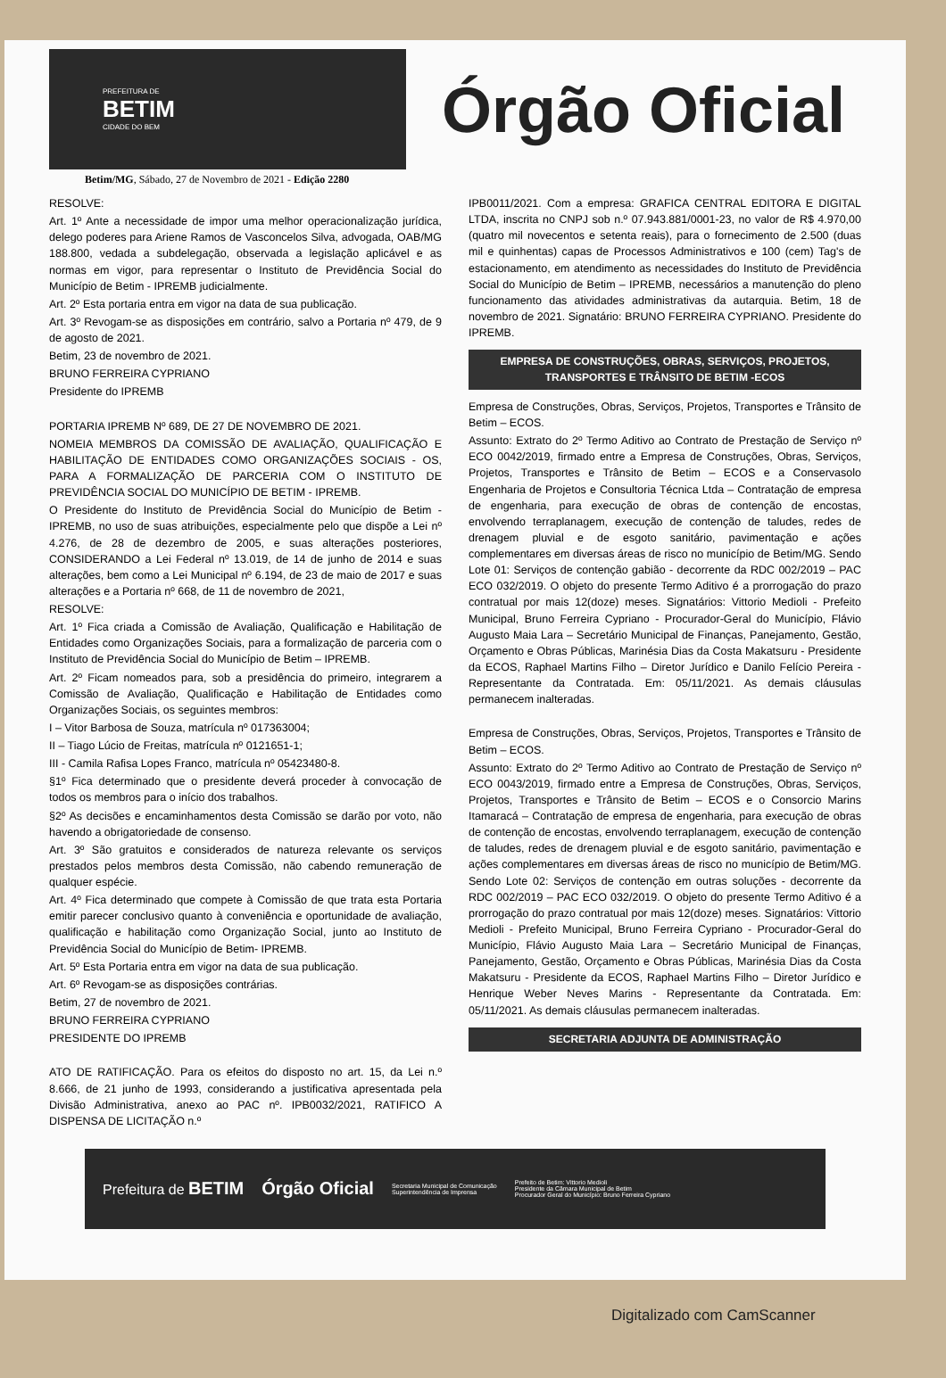PREFEITURA DE
BETIM
CIDADE DO BEM
Órgão Oficial
Betim/MG, Sábado, 27 de Novembro de 2021 - Edição 2280
RESOLVE:
Art. 1º Ante a necessidade de impor uma melhor operacionalização jurídica, delego poderes para Ariene Ramos de Vasconcelos Silva, advogada, OAB/MG 188.800, vedada a subdelegação, observada a legislação aplicável e as normas em vigor, para representar o Instituto de Previdência Social do Município de Betim - IPREMB judicialmente.
Art. 2º Esta portaria entra em vigor na data de sua publicação.
Art. 3º Revogam-se as disposições em contrário, salvo a Portaria nº 479, de 9 de agosto de 2021.
Betim, 23 de novembro de 2021.
BRUNO FERREIRA CYPRIANO
Presidente do IPREMB
PORTARIA IPREMB Nº 689, DE 27 DE NOVEMBRO DE 2021.
NOMEIA MEMBROS DA COMISSÃO DE AVALIAÇÃO, QUALIFICAÇÃO E HABILITAÇÃO DE ENTIDADES COMO ORGANIZAÇÕES SOCIAIS - OS, PARA A FORMALIZAÇÃO DE PARCERIA COM O INSTITUTO DE PREVIDÊNCIA SOCIAL DO MUNICÍPIO DE BETIM - IPREMB.
O Presidente do Instituto de Previdência Social do Município de Betim - IPREMB, no uso de suas atribuições, especialmente pelo que dispõe a Lei nº 4.276, de 28 de dezembro de 2005, e suas alterações posteriores, CONSIDERANDO a Lei Federal nº 13.019, de 14 de junho de 2014 e suas alterações, bem como a Lei Municipal nº 6.194, de 23 de maio de 2017 e suas alterações e a Portaria nº 668, de 11 de novembro de 2021,
RESOLVE:
Art. 1º Fica criada a Comissão de Avaliação, Qualificação e Habilitação de Entidades como Organizações Sociais, para a formalização de parceria com o Instituto de Previdência Social do Município de Betim – IPREMB.
Art. 2º Ficam nomeados para, sob a presidência do primeiro, integrarem a Comissão de Avaliação, Qualificação e Habilitação de Entidades como Organizações Sociais, os seguintes membros:
I – Vitor Barbosa de Souza, matrícula nº 017363004;
II – Tiago Lúcio de Freitas, matrícula nº 0121651-1;
III - Camila Rafisa Lopes Franco, matrícula nº 05423480-8.
§1º Fica determinado que o presidente deverá proceder à convocação de todos os membros para o início dos trabalhos.
§2º As decisões e encaminhamentos desta Comissão se darão por voto, não havendo a obrigatoriedade de consenso.
Art. 3º São gratuitos e considerados de natureza relevante os serviços prestados pelos membros desta Comissão, não cabendo remuneração de qualquer espécie.
Art. 4º Fica determinado que compete à Comissão de que trata esta Portaria emitir parecer conclusivo quanto à conveniência e oportunidade de avaliação, qualificação e habilitação como Organização Social, junto ao Instituto de Previdência Social do Município de Betim- IPREMB.
Art. 5º Esta Portaria entra em vigor na data de sua publicação.
Art. 6º Revogam-se as disposições contrárias.
Betim, 27 de novembro de 2021.
BRUNO FERREIRA CYPRIANO
PRESIDENTE DO IPREMB
ATO DE RATIFICAÇÃO. Para os efeitos do disposto no art. 15, da Lei n.º 8.666, de 21 junho de 1993, considerando a justificativa apresentada pela Divisão Administrativa, anexo ao PAC nº. IPB0032/2021, RATIFICO A DISPENSA DE LICITAÇÃO n.º
IPB0011/2021. Com a empresa: GRAFICA CENTRAL EDITORA E DIGITAL LTDA, inscrita no CNPJ sob n.º 07.943.881/0001-23, no valor de R$ 4.970,00 (quatro mil novecentos e setenta reais), para o fornecimento de 2.500 (duas mil e quinhentas) capas de Processos Administrativos e 100 (cem) Tag's de estacionamento, em atendimento as necessidades do Instituto de Previdência Social do Município de Betim – IPREMB, necessários a manutenção do pleno funcionamento das atividades administrativas da autarquia. Betim, 18 de novembro de 2021. Signatário: BRUNO FERREIRA CYPRIANO. Presidente do IPREMB.
EMPRESA DE CONSTRUÇÕES, OBRAS, SERVIÇOS, PROJETOS, TRANSPORTES E TRÂNSITO DE BETIM -ECOS
Empresa de Construções, Obras, Serviços, Projetos, Transportes e Trânsito de Betim – ECOS.
Assunto: Extrato do 2º Termo Aditivo ao Contrato de Prestação de Serviço nº ECO 0042/2019, firmado entre a Empresa de Construções, Obras, Serviços, Projetos, Transportes e Trânsito de Betim – ECOS e a Conservasolo Engenharia de Projetos e Consultoria Técnica Ltda – Contratação de empresa de engenharia, para execução de obras de contenção de encostas, envolvendo terraplanagem, execução de contenção de taludes, redes de drenagem pluvial e de esgoto sanitário, pavimentação e ações complementares em diversas áreas de risco no município de Betim/MG. Sendo Lote 01: Serviços de contenção gabião - decorrente da RDC 002/2019 – PAC ECO 032/2019. O objeto do presente Termo Aditivo é a prorrogação do prazo contratual por mais 12(doze) meses. Signatários: Vittorio Medioli - Prefeito Municipal, Bruno Ferreira Cypriano - Procurador-Geral do Município, Flávio Augusto Maia Lara – Secretário Municipal de Finanças, Panejamento, Gestão, Orçamento e Obras Públicas, Marinésia Dias da Costa Makatsuru - Presidente da ECOS, Raphael Martins Filho – Diretor Jurídico e Danilo Felício Pereira - Representante da Contratada. Em: 05/11/2021. As demais cláusulas permanecem inalteradas.
Empresa de Construções, Obras, Serviços, Projetos, Transportes e Trânsito de Betim – ECOS.
Assunto: Extrato do 2º Termo Aditivo ao Contrato de Prestação de Serviço nº ECO 0043/2019, firmado entre a Empresa de Construções, Obras, Serviços, Projetos, Transportes e Trânsito de Betim – ECOS e o Consorcio Marins Itamaracá – Contratação de empresa de engenharia, para execução de obras de contenção de encostas, envolvendo terraplanagem, execução de contenção de taludes, redes de drenagem pluvial e de esgoto sanitário, pavimentação e ações complementares em diversas áreas de risco no município de Betim/MG. Sendo Lote 02: Serviços de contenção em outras soluções - decorrente da RDC 002/2019 – PAC ECO 032/2019. O objeto do presente Termo Aditivo é a prorrogação do prazo contratual por mais 12(doze) meses. Signatários: Vittorio Medioli - Prefeito Municipal, Bruno Ferreira Cypriano - Procurador-Geral do Município, Flávio Augusto Maia Lara – Secretário Municipal de Finanças, Panejamento, Gestão, Orçamento e Obras Públicas, Marinésia Dias da Costa Makatsuru - Presidente da ECOS, Raphael Martins Filho – Diretor Jurídico e Henrique Weber Neves Marins - Representante da Contratada. Em: 05/11/2021. As demais cláusulas permanecem inalteradas.
SECRETARIA ADJUNTA DE ADMINISTRAÇÃO
Prefeitura de BETIM Órgão Oficial
Secretaria Municipal de Comunicação
Superintendência de Imprensa
Prefeito de Betim: Vittorio Medioli
Presidente da Câmara Municipal de Betim
Procurador Geral do Município: Bruno Ferreira Cypriano
Digitalizado com CamScanner